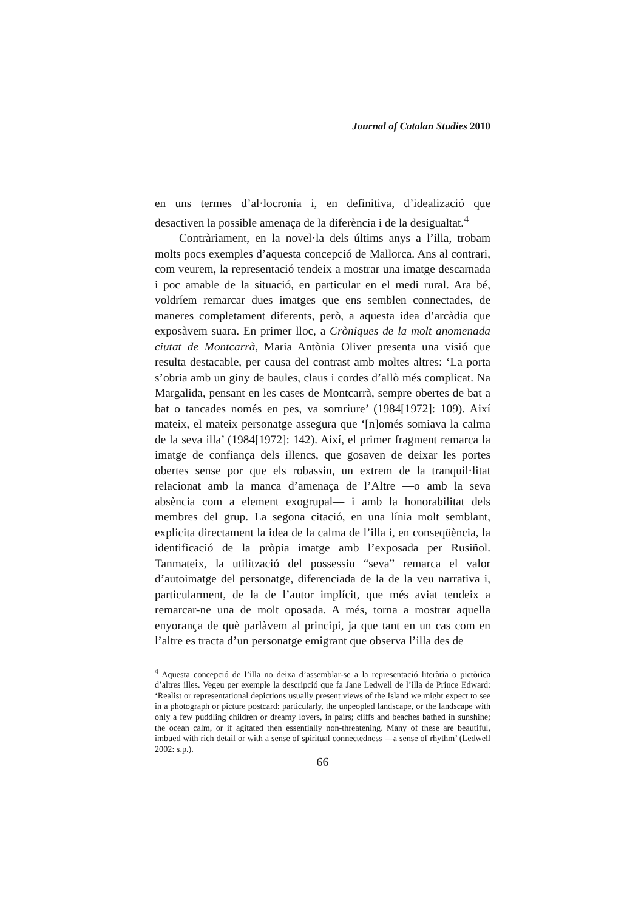Journal of Catalan Studies 2010
en uns termes d’al·locronia i, en definitiva, d’idealizació que desactiven la possible amenaça de la diferència i de la desigualtat.<sup>4</sup>
Contràriament, en la novel·la dels últims anys a l’illa, trobam molts pocs exemples d’aquesta concepció de Mallorca. Ans al contrari, com veurem, la representació tendeix a mostrar una imatge descarnada i poc amable de la situació, en particular en el medi rural. Ara bé, voldríem remarcar dues imatges que ens semblen connectades, de maneres completament diferents, però, a aquesta idea d’arcàdia que exposàvem suara. En primer lloc, a Cròniques de la molt anomenada ciutat de Montcarrà, Maria Antònia Oliver presenta una visió que resulta destacable, per causa del contrast amb moltes altres: ‘La porta s’obria amb un giny de baules, claus i cordes d’allò més complicat. Na Margalida, pensant en les cases de Montcarrà, sempre obertes de bat a bat o tancades només en pes, va somriure’ (1984[1972]: 109). Així mateix, el mateix personatge assegura que ‘[n]omés somiava la calma de la seva illa’ (1984[1972]: 142). Així, el primer fragment remarca la imatge de confiança dels illencs, que gosaven de deixar les portes obertes sense por que els robassin, un extrem de la tranquil·litat relacionat amb la manca d’amenaça de l’Altre —o amb la seva absència com a element exogrupal— i amb la honorabilitat dels membres del grup. La segona citació, en una línia molt semblant, explicita directament la idea de la calma de l’illa i, en conseqüència, la identificació de la pròpia imatge amb l’exposada per Rusiñol. Tanmateix, la utilització del possessiu “seva” remarca el valor d’autoimatge del personatge, diferenciada de la de la veu narrativa i, particularment, de la de l’autor implícit, que més aviat tendeix a remarcar-ne una de molt oposada. A més, torna a mostrar aquella enyorança de què parlàvem al principi, ja que tant en un cas com en l’altre es tracta d’un personatge emigrant que observa l’illa des de
<sup>4</sup> Aquesta concepció de l’illa no deixa d’assemblar-se a la representació literària o pictòrica d’altres illes. Vegeu per exemple la descripció que fa Jane Ledwell de l’illa de Prince Edward: ‘Realist or representational depictions usually present views of the Island we might expect to see in a photograph or picture postcard: particularly, the unpeopled landscape, or the landscape with only a few puddling children or dreamy lovers, in pairs; cliffs and beaches bathed in sunshine; the ocean calm, or if agitated then essentially non-threatening. Many of these are beautiful, imbued with rich detail or with a sense of spiritual connectedness —a sense of rhythm’ (Ledwell 2002: s.p.).
66